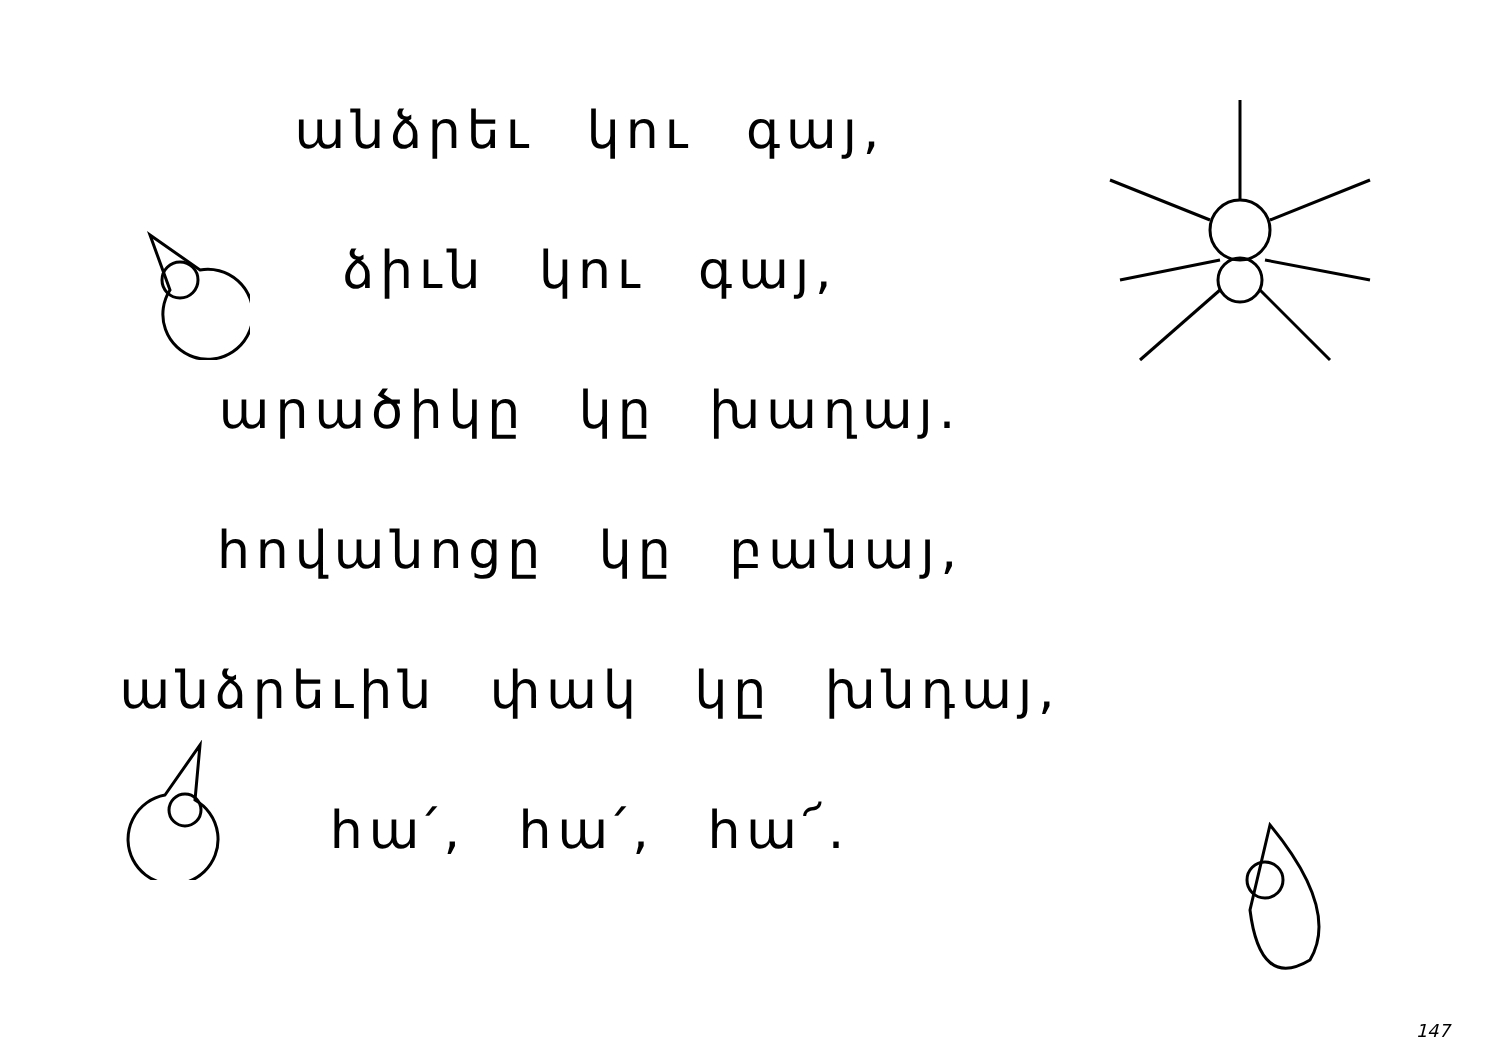անձրեւ կու գայ,
ձիւն կու գայ,
արածիկը կը խաղայ.
հովանոցը կը բանայ,
անձրեւին փակ կը խնդայ,
հա՛, հա՛, հա՜.
147